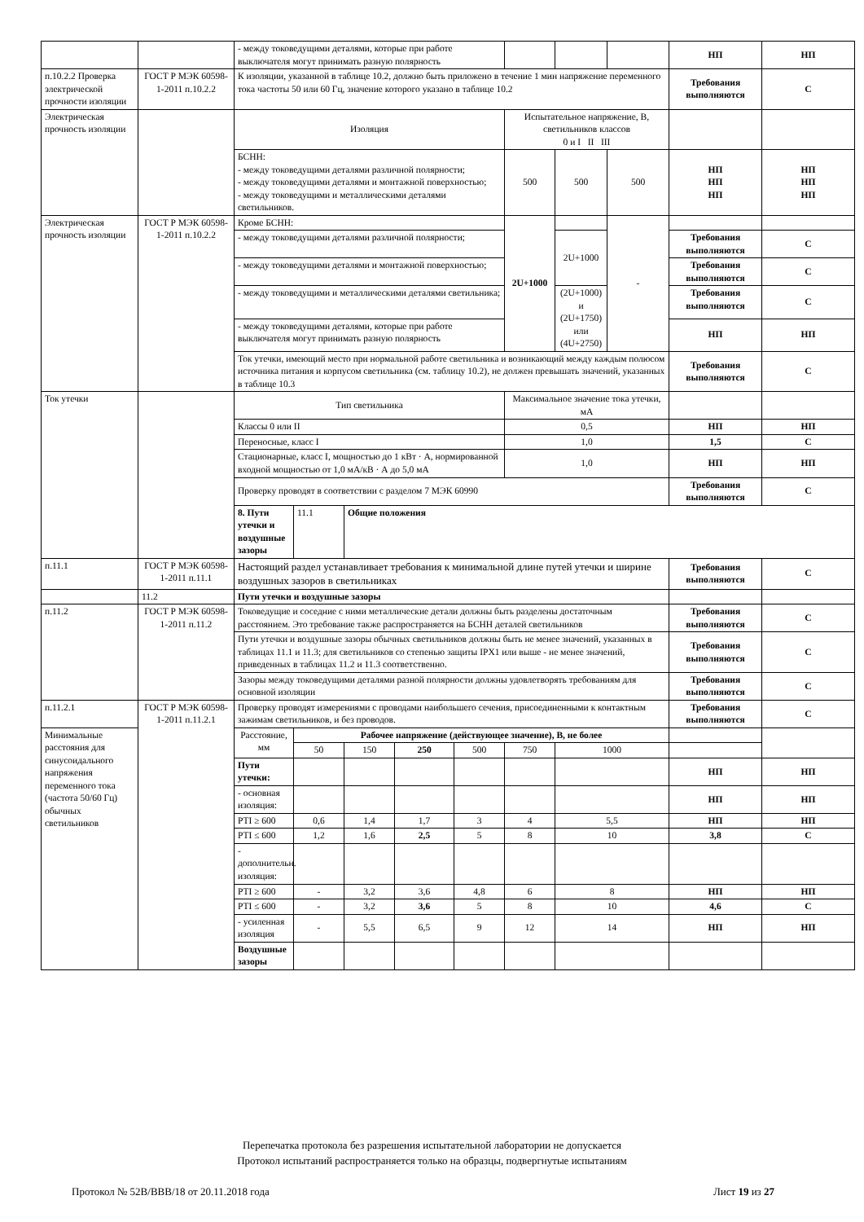| | | - между токоведущими деталями, которые при работе выключателя могут принимать разную полярность | | | | | | | | НП | НП | | |
| п.10.2.2 Проверка электрической прочности изоляции | ГОСТ Р МЭК 60598-1-2011 п.10.2.2 | К изоляции, указанной в таблице 10.2, должно быть приложено в течение 1 мин напряжение переменного тока частоты 50 или 60 Гц, значение которого указано в таблице 10.2 | | | | | | | | Требования выполняются | С | | |
| Электрическая прочность изоляции | | Изоляция | | | | | Испытательное напряжение, В, светильников классов 0 и I II III | | | | | | |
| | | БСНН: - между токоведущими деталями различной полярности; - между токоведущими деталями и монтажной поверхностью; - между токоведущими и металлическими деталями светильников. | | | | | 500 | 500 | 500 | НП НП НП | НП НП НП | | |
| Электрическая прочность изоляции | ГОСТ Р МЭК 60598-1-2011 п.10.2.2 | Кроме БСНН: | | | | | 2U+1000 | | - | | | | |
| | | - между токоведущими деталями различной полярности; | | | | | | 2U+1000 | | Требования выполняются | С | | |
| | | - между токоведущими деталями и монтажной поверхностью; | | | | | | | | Требования выполняются | С | | |
| | | - между токоведущими и металлическими деталями светильника; | | | | | | (2U+1000) и (2U+1750) или (4U+2750) | | Требования выполняются | С | | |
| | | - между токоведущими деталями, которые при работе выключателя могут принимать разную полярность | | | | | | | | НП | НП | | |
| | | Ток утечки, имеющий место при нормальной работе светильника и возникающий между каждым полюсом источника питания и корпусом светильника (см. таблицу 10.2), не должен превышать значений, указанных в таблице 10.3 | | | | | | | | Требования выполняются | С | | |
| Ток утечки | | Тип светильника | | | | | Максимальное значение тока утечки, мА | | | | | | |
| | | Классы 0 или II | | | | | 0,5 | | | НП | НП | | |
| | | Переносные, класс I | | | | | 1,0 | | | 1,5 | С | | |
| | | Стационарные, класс I, мощностью до 1 кВт · А, нормированной входной мощностью от 1,0 мА/кВ · А до 5,0 мА | | | | | 1,0 | | | НП | НП | | |
| | | Проверку проводят в соответствии с разделом 7 МЭК 60990 | | | | | | | | Требования выполняются | С | | |
| | | 8. Пути утечки и воздушные зазоры | 11.1 | Общие положения | | | | | | | | | |
| п.11.1 | ГОСТ Р МЭК 60598-1-2011 п.11.1 | Настоящий раздел устанавливает требования к минимальной длине путей утечки и ширине воздушных зазоров в светильниках | | | | | | | | Требования выполняются | С | | |
| | 11.2 | Пути утечки и воздушные зазоры | | | | | | | | | | | |
| п.11.2 | ГОСТ Р МЭК 60598-1-2011 п.11.2 | Токоведущие и соседние с ними металлические детали должны быть разделены достаточным расстоянием. Это требование также распространяется на БСНН деталей светильников | | | | | | | | Требования выполняются | С | | |
| | | Пути утечки и воздушные зазоры обычных светильников должны быть не менее значений, указанных в таблицах 11.1 и 11.3; для светильников со степенью защиты IPX1 или выше - не менее значений, приведенных в таблицах 11.2 и 11.3 соответственно. | | | | | | | | Требования выполняются | С | | |
| | | Зазоры между токоведущими деталями разной полярности должны удовлетворять требованиям для основной изоляции | | | | | | | | Требования выполняются | С | | |
| п.11.2.1 | ГОСТ Р МЭК 60598-1-2011 п.11.2.1 | Проверку проводят измерениями с проводами наибольшего сечения, присоединенными к контактным зажимам светильников, и без проводов. | | | | | | | | Требования выполняются | С | | |
| Минимальные расстояния для синусоидального напряжения переменного тока (частота 50/60 Гц) обычных светильников | | Расстояние, мм | Рабочее напряжение (действующее значение), В, не более | | | | | | | | | | |
| | | | 50 | 150 | 250 | 500 | 750 | 1000 | | | | | |
| | | Пути утечки: | | | | | | | | НП | НП | | |
| | | - основная изоляция: | | | | | | | | НП | НП | | |
| | | PTI ≥ 600 | 0,6 | 1,4 | 1,7 | 3 | 4 | 5,5 | | НП | НП | | |
| | | PTI ≤ 600 | 1,2 | 1,6 | 2,5 | 5 | 8 | 10 | | 3,8 | С | | |
| | | - дополнительн. изоляция: | | | | | | | | | | | |
| | | PTI ≥ 600 | - | 3,2 | 3,6 | 4,8 | 6 | 8 | | НП | НП | | |
| | | PTI ≤ 600 | - | 3,2 | 3,6 | 5 | 8 | 10 | | 4,6 | С | | |
| | | - усиленная изоляция | - | 5,5 | 6,5 | 9 | 12 | 14 | | НП | НП | | |
| | | Воздушные зазоры | | | | | | | | | | | |
Перепечатка протокола без разрешения испытательной лаборатории не допускается
Протокол испытаний распространяется только на образцы, подвергнутые испытаниям
Протокол № 52В/ВВВ/18 от 20.11.2018 года Лист 19 из 27